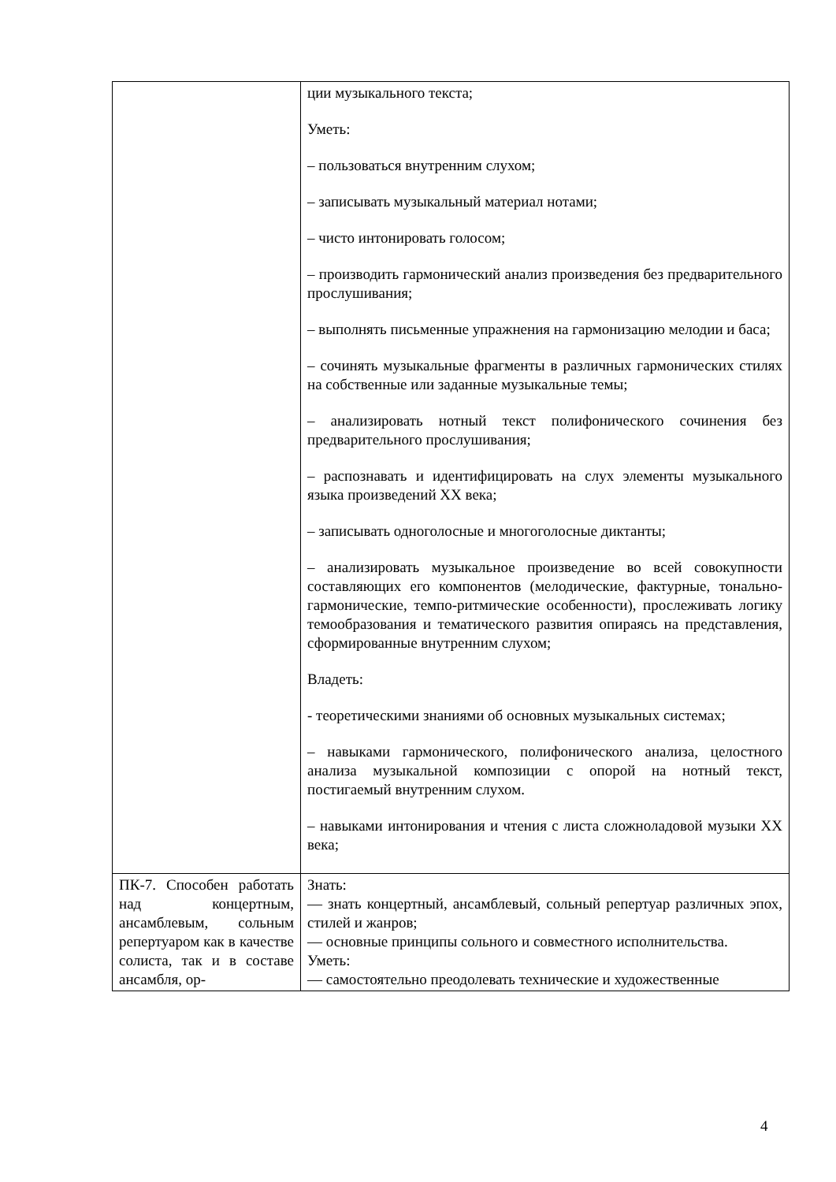| | ции музыкального текста; Уметь: – пользоваться внутренним слухом; – записывать музыкальный материал нотами; – чисто интонировать голосом; – производить гармонический анализ произведения без предварительного прослушивания; – выполнять письменные упражнения на гармонизацию мелодии и баса; – сочинять музыкальные фрагменты в различных гармонических стилях на собственные или заданные музыкальные темы; – анализировать нотный текст полифонического сочинения без предварительного прослушивания; – распознавать и идентифицировать на слух элементы музыкального языка произведений XX века; – записывать одноголосные и многоголосные диктанты; – анализировать музыкальное произведение во всей совокупности составляющих его компонентов (мелодические, фактурные, тонально-гармонические, темпо-ритмические особенности), прослеживать логику темообразования и тематического развития опираясь на представления, сформированные внутренним слухом; Владеть: - теоретическими знаниями об основных музыкальных системах; – навыками гармонического, полифонического анализа, целостного анализа музыкальной композиции с опорой на нотный текст, постигаемый внутренним слухом. – навыками интонирования и чтения с листа сложноладовой музыки XX века; |
| ПК-7. Способен работать над концертным, ансамблевым, сольным репертуаром как в качестве солиста, так и в составе ансамбля, ор- | Знать: — знать концертный, ансамблевый, сольный репертуар различных эпох, стилей и жанров; — основные принципы сольного и совместного исполнительства. Уметь: — самостоятельно преодолевать технические и художественные |
4